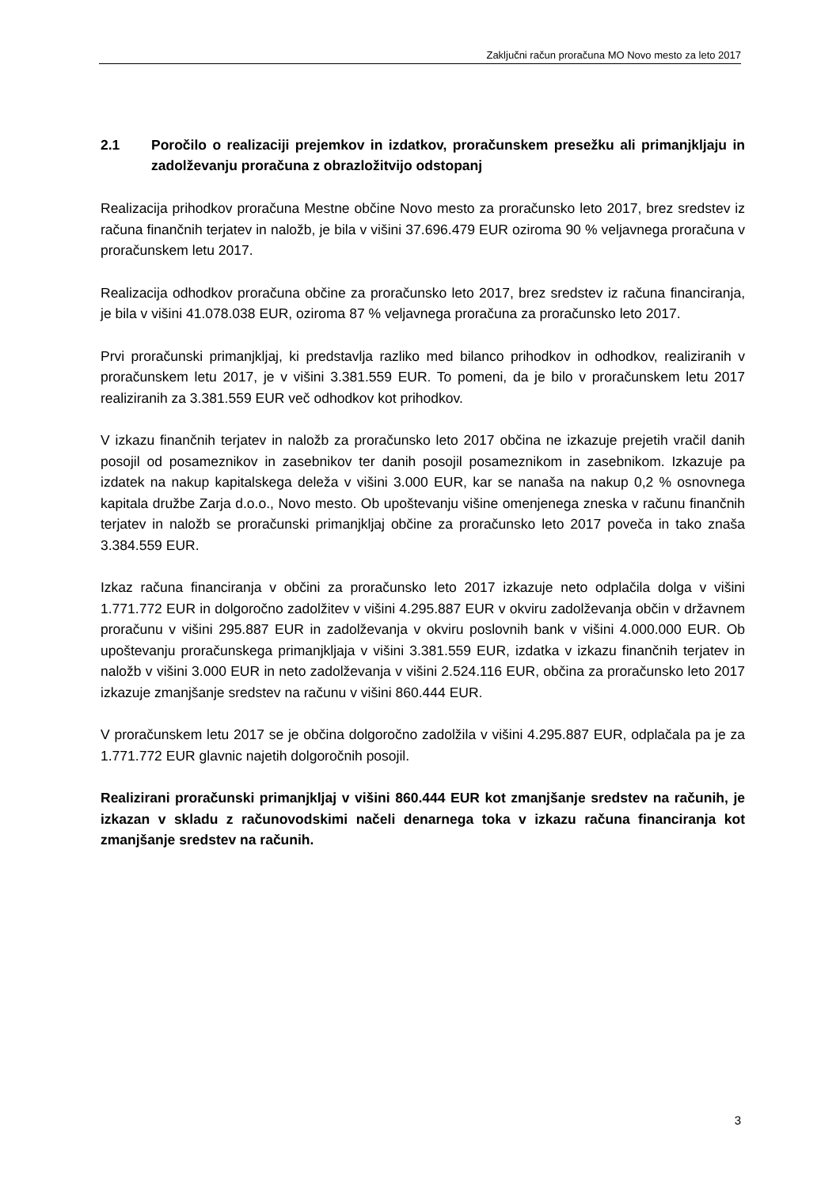Zaključni račun proračuna MO Novo mesto za leto 2017
2.1 Poročilo o realizaciji prejemkov in izdatkov, proračunskem presežku ali primanjkljaju in zadolževanju proračuna z obrazložitvijo odstopanj
Realizacija prihodkov proračuna Mestne občine Novo mesto za proračunsko leto 2017, brez sredstev iz računa finančnih terjatev in naložb, je bila v višini 37.696.479 EUR oziroma 90 % veljavnega proračuna v proračunskem letu 2017.
Realizacija odhodkov proračuna občine za proračunsko leto 2017, brez sredstev iz računa financiranja, je bila v višini 41.078.038 EUR, oziroma 87 % veljavnega proračuna za proračunsko leto 2017.
Prvi proračunski primanjkljaj, ki predstavlja razliko med bilanco prihodkov in odhodkov, realiziranih v proračunskem letu 2017, je v višini 3.381.559 EUR. To pomeni, da je bilo v proračunskem letu 2017 realiziranih za 3.381.559 EUR več odhodkov kot prihodkov.
V izkazu finančnih terjatev in naložb za proračunsko leto 2017 občina ne izkazuje prejetih vračil danih posojil od posameznikov in zasebnikov ter danih posojil posameznikom in zasebnikom. Izkazuje pa izdatek na nakup kapitalskega deleža v višini 3.000 EUR, kar se nanaša na nakup 0,2 % osnovnega kapitala družbe Zarja d.o.o., Novo mesto. Ob upoštevanju višine omenjenega zneska v računu finančnih terjatev in naložb se proračunski primanjkljaj občine za proračunsko leto 2017 poveča in tako znaša 3.384.559 EUR.
Izkaz računa financiranja v občini za proračunsko leto 2017 izkazuje neto odplačila dolga v višini 1.771.772 EUR in dolgoročno zadolžitev v višini 4.295.887 EUR v okviru zadolževanja občin v državnem proračunu v višini 295.887 EUR in zadolževanja v okviru poslovnih bank v višini 4.000.000 EUR. Ob upoštevanju proračunskega primanjkljaja v višini 3.381.559 EUR, izdatka v izkazu finančnih terjatev in naložb v višini 3.000 EUR in neto zadolževanja v višini 2.524.116 EUR, občina za proračunsko leto 2017 izkazuje zmanjšanje sredstev na računu v višini 860.444 EUR.
V proračunskem letu 2017 se je občina dolgoročno zadolžila v višini 4.295.887 EUR, odplačala pa je za 1.771.772 EUR glavnic najetih dolgoročnih posojil.
Realizirani proračunski primanjkljaj v višini 860.444 EUR kot zmanjšanje sredstev na računih, je izkazan v skladu z računovodskimi načeli denarnega toka v izkazu računa financiranja kot zmanjšanje sredstev na računih.
3